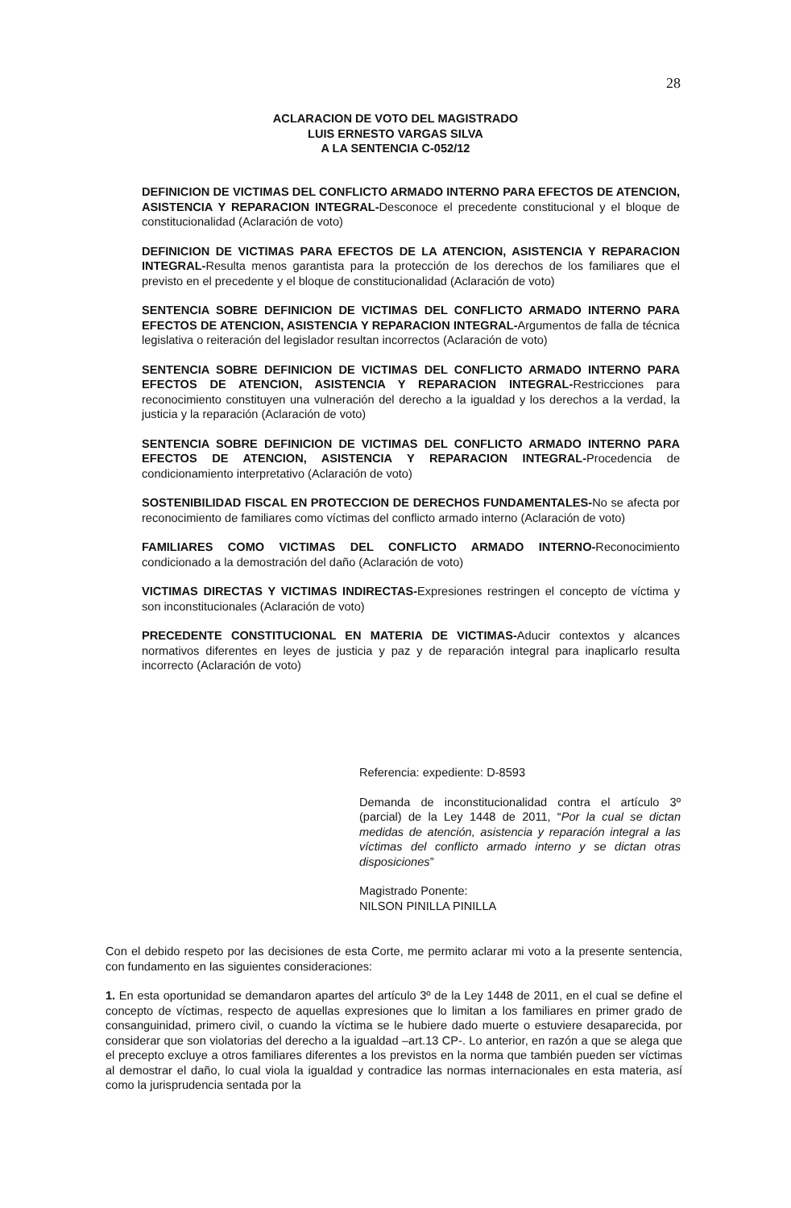28
ACLARACION DE VOTO DEL MAGISTRADO
LUIS ERNESTO VARGAS SILVA
A LA SENTENCIA C-052/12
DEFINICION DE VICTIMAS DEL CONFLICTO ARMADO INTERNO PARA EFECTOS DE ATENCION, ASISTENCIA Y REPARACION INTEGRAL-Desconoce el precedente constitucional y el bloque de constitucionalidad (Aclaración de voto)
DEFINICION DE VICTIMAS PARA EFECTOS DE LA ATENCION, ASISTENCIA Y REPARACION INTEGRAL-Resulta menos garantista para la protección de los derechos de los familiares que el previsto en el precedente y el bloque de constitucionalidad (Aclaración de voto)
SENTENCIA SOBRE DEFINICION DE VICTIMAS DEL CONFLICTO ARMADO INTERNO PARA EFECTOS DE ATENCION, ASISTENCIA Y REPARACION INTEGRAL-Argumentos de falla de técnica legislativa o reiteración del legislador resultan incorrectos (Aclaración de voto)
SENTENCIA SOBRE DEFINICION DE VICTIMAS DEL CONFLICTO ARMADO INTERNO PARA EFECTOS DE ATENCION, ASISTENCIA Y REPARACION INTEGRAL-Restricciones para reconocimiento constituyen una vulneración del derecho a la igualdad y los derechos a la verdad, la justicia y la reparación (Aclaración de voto)
SENTENCIA SOBRE DEFINICION DE VICTIMAS DEL CONFLICTO ARMADO INTERNO PARA EFECTOS DE ATENCION, ASISTENCIA Y REPARACION INTEGRAL-Procedencia de condicionamiento interpretativo (Aclaración de voto)
SOSTENIBILIDAD FISCAL EN PROTECCION DE DERECHOS FUNDAMENTALES-No se afecta por reconocimiento de familiares como víctimas del conflicto armado interno (Aclaración de voto)
FAMILIARES COMO VICTIMAS DEL CONFLICTO ARMADO INTERNO-Reconocimiento condicionado a la demostración del daño (Aclaración de voto)
VICTIMAS DIRECTAS Y VICTIMAS INDIRECTAS-Expresiones restringen el concepto de víctima y son inconstitucionales (Aclaración de voto)
PRECEDENTE CONSTITUCIONAL EN MATERIA DE VICTIMAS-Aducir contextos y alcances normativos diferentes en leyes de justicia y paz y de reparación integral para inaplicarlo resulta incorrecto (Aclaración de voto)
Referencia: expediente: D-8593
Demanda de inconstitucionalidad contra el artículo 3º (parcial) de la Ley 1448 de 2011, “Por la cual se dictan medidas de atención, asistencia y reparación integral a las víctimas del conflicto armado interno y se dictan otras disposiciones”
Magistrado Ponente:
NILSON PINILLA PINILLA
Con el debido respeto por las decisiones de esta Corte, me permito aclarar mi voto a la presente sentencia, con fundamento en las siguientes consideraciones:
1. En esta oportunidad se demandaron apartes del artículo 3º de la Ley 1448 de 2011, en el cual se define el concepto de víctimas, respecto de aquellas expresiones que lo limitan a los familiares en primer grado de consanguinidad, primero civil, o cuando la víctima se le hubiere dado muerte o estuviere desaparecida, por considerar que son violatorias del derecho a la igualdad –art.13 CP-. Lo anterior, en razón a que se alega que el precepto excluye a otros familiares diferentes a los previstos en la norma que también pueden ser víctimas al demostrar el daño, lo cual viola la igualdad y contradice las normas internacionales en esta materia, así como la jurisprudencia sentada por la